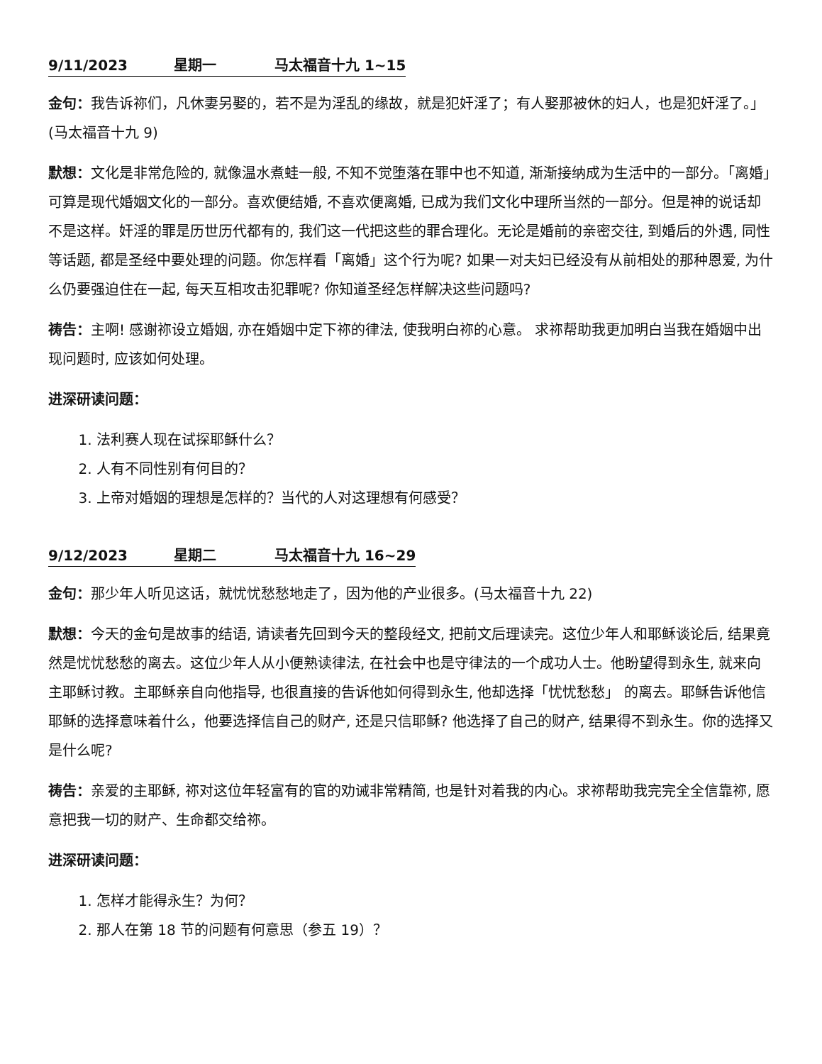9/11/2023 星期一 马太福音十九 1~15
金句：我告诉祢们，凡休妻另娶的，若不是为淫乱的缘故，就是犯奸淫了；有人娶那被休的妇人，也是犯奸淫了。」 (马太福音十九 9)
默想：文化是非常危险的, 就像温水煮蛙一般, 不知不觉堕落在罪中也不知道, 渐渐接纳成为生活中的一部分。「离婚」可算是现代婚姻文化的一部分。喜欢便结婚, 不喜欢便离婚, 已成为我们文化中理所当然的一部分。但是神的说话却不是这样。奸淫的罪是历世历代都有的, 我们这一代把这些的罪合理化。无论是婚前的亲密交往, 到婚后的外遇, 同性等话题, 都是圣经中要处理的问题。你怎样看「离婚」这个行为呢? 如果一对夫妇已经没有从前相处的那种恩爱, 为什么仍要强迫住在一起, 每天互相攻击犯罪呢? 你知道圣经怎样解决这些问题吗?
祷告：主啊! 感谢祢设立婚姻, 亦在婚姻中定下祢的律法, 使我明白祢的心意。 求祢帮助我更加明白当我在婚姻中出现问题时, 应该如何处理。
进深研读问题：
1. 法利赛人现在试探耶稣什么？
2. 人有不同性别有何目的？
3. 上帝对婚姻的理想是怎样的？当代的人对这理想有何感受？
9/12/2023 星期二 马太福音十九 16~29
金句：那少年人听见这话，就忧忧愁愁地走了，因为他的产业很多。(马太福音十九 22)
默想：今天的金句是故事的结语, 请读者先回到今天的整段经文, 把前文后理读完。这位少年人和耶稣谈论后, 结果竟然是忧忧愁愁的离去。这位少年人从小便熟读律法, 在社会中也是守律法的一个成功人士。他盼望得到永生, 就来向主耶稣讨教。主耶稣亲自向他指导, 也很直接的告诉他如何得到永生, 他却选择「忧忧愁愁」 的离去。耶稣告诉他信耶稣的选择意味着什么，他要选择信自己的财产, 还是只信耶稣? 他选择了自己的财产, 结果得不到永生。你的选择又是什么呢?
祷告：亲爱的主耶稣, 祢对这位年轻富有的官的劝诫非常精简, 也是针对着我的内心。求祢帮助我完完全全信靠祢, 愿意把我一切的财产、生命都交给祢。
进深研读问题：
1. 怎样才能得永生？为何？
2. 那人在第 18 节的问题有何意思（参五 19）？